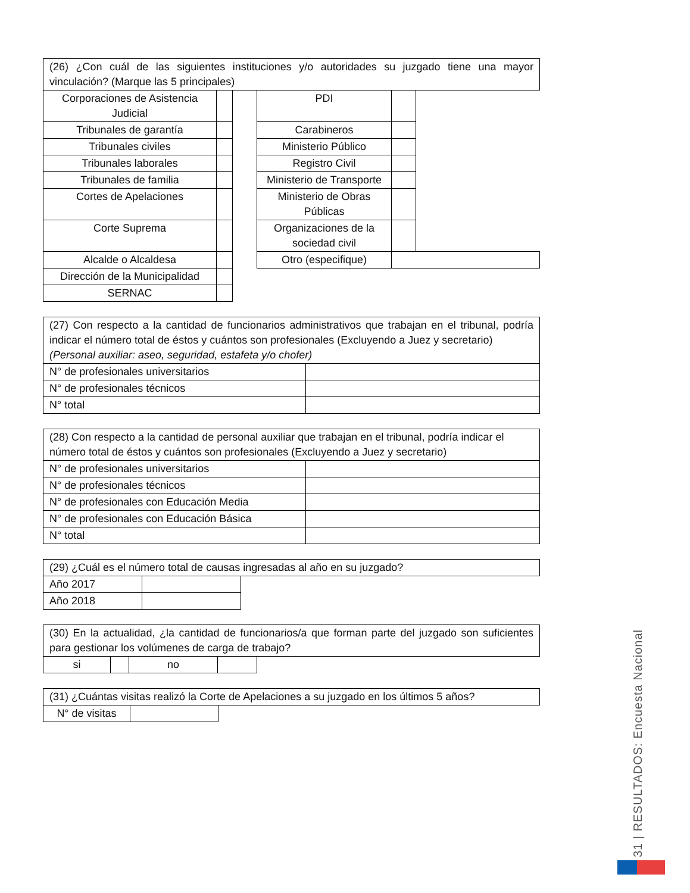| (26) ¿Con cuál de las siguientes instituciones y/o autoridades su juzgado tiene una mayor vinculación? (Marque las 5 principales) | | | | | |
| Corporaciones de Asistencia Judicial | | | PDI | | |
| Tribunales de garantía | | | Carabineros | | |
| Tribunales civiles | | | Ministerio Público | | |
| Tribunales laborales | | | Registro Civil | | |
| Tribunales de familia | | | Ministerio de Transporte | | |
| Cortes de Apelaciones | | | Ministerio de Obras Públicas | | |
| Corte Suprema | | | Organizaciones de la sociedad civil | | |
| Alcalde o Alcaldesa | | | Otro (especifique) | | |
| Dirección de la Municipalidad | | | | | |
| SERNAC | | | | | |
| (27) Con respecto a la cantidad de funcionarios administrativos que trabajan en el tribunal, podría indicar el número total de éstos y cuántos son profesionales (Excluyendo a Juez y secretario) (Personal auxiliar: aseo, seguridad, estafeta y/o chofer) | |
| N° de profesionales universitarios | |
| N° de profesionales técnicos | |
| N° total | |
| (28) Con respecto a la cantidad de personal auxiliar que trabajan en el tribunal, podría indicar el número total de éstos y cuántos son profesionales (Excluyendo a Juez y secretario) | |
| N° de profesionales universitarios | |
| N° de profesionales técnicos | |
| N° de profesionales con Educación Media | |
| N° de profesionales con Educación Básica | |
| N° total | |
| (29) ¿Cuál es el número total de causas ingresadas al año en su juzgado? | | |
| Año 2017 | | |
| Año 2018 | | |
| (30) En la actualidad, ¿la cantidad de funcionarios/a que forman parte del juzgado son suficientes para gestionar los volúmenes de carga de trabajo? | | | | |
| si | | no | | |
| (31) ¿Cuántas visitas realizó la Corte de Apelaciones a su juzgado en los últimos 5 años? | | |
| N° de visitas | | |
31 | RESULTADOS: Encuesta Nacional